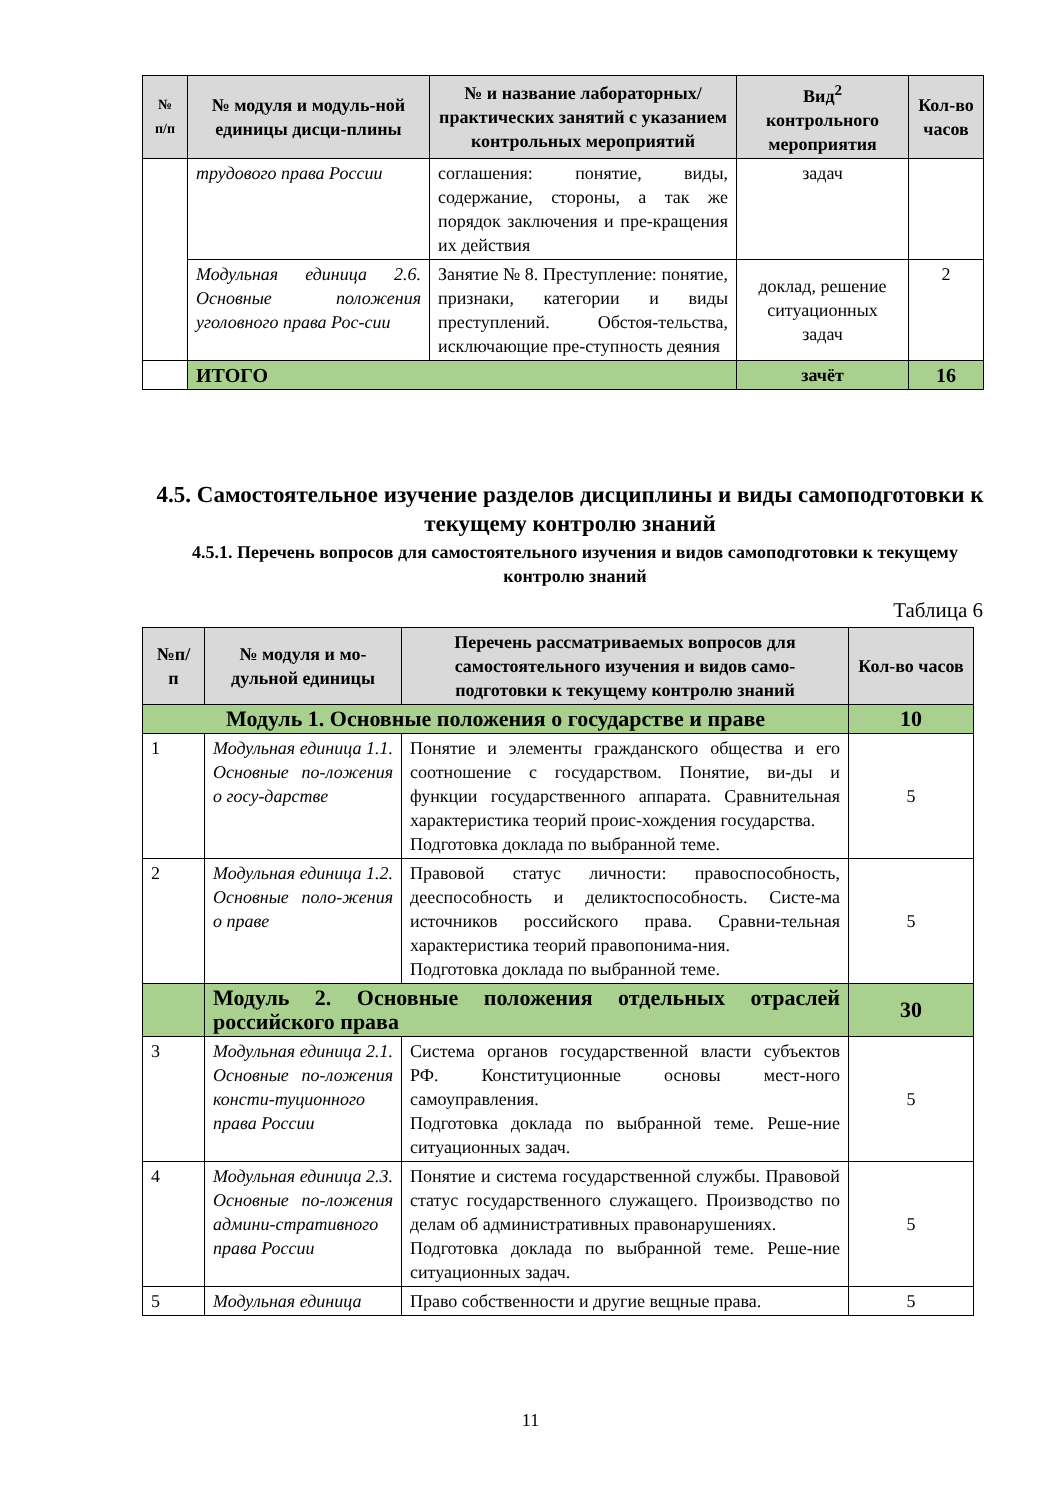| № п/п | № модуля и модуль-ной единицы дисци-плины | № и название лабораторных/ практических занятий с указанием контрольных мероприятий | Вид<sup>2</sup> контрольного мероприятия | Кол-во часов |
| --- | --- | --- | --- | --- |
| | трудового права России | соглашения: понятие, виды, содержание, стороны, а так же порядок заключения и пре-кращения их действия | задач | |
| | Модульная единица 2.6. Основные положения уголовного права Рос-сии | Занятие № 8. Преступление: понятие, признаки, категории и виды преступлений. Обстоя-тельства, исключающие пре-ступность деяния | доклад, решение ситуационных задач | 2 |
| | ИТОГО | | зачёт | 16 |
4.5. Самостоятельное изучение разделов дисциплины и виды самоподготовки к текущему контролю знаний
4.5.1. Перечень вопросов для самостоятельного изучения и видов самоподготовки к текущему контролю знаний
Таблица 6
| №п/ п | № модуля и мо-дульной единицы | Перечень рассматриваемых вопросов для самостоятельного изучения и видов само-подготовки к текущему контролю знаний | Кол-во часов |
| --- | --- | --- | --- |
| Модуль 1. Основные положения о государстве и праве | | | 10 |
| 1 | Модульная единица 1.1. Основные по-ложения о госу-дарстве | Понятие и элементы гражданского общества и его соотношение с государством. Понятие, ви-ды и функции государственного аппарата. Сравнительная характеристика теорий проис-хождения государства. Подготовка доклада по выбранной теме. | 5 |
| 2 | Модульная единица 1.2. Основные поло-жения о праве | Правовой статус личности: правоспособность, дееспособность и деликтоспособность. Систе-ма источников российского права. Сравни-тельная характеристика теорий правопонима-ния. Подготовка доклада по выбранной теме. | 5 |
| | Модуль 2. Основные положения отдельных отраслей российского права | | 30 |
| 3 | Модульная единица 2.1. Основные по-ложения консти-туционного права России | Система органов государственной власти субъектов РФ. Конституционные основы мест-ного самоуправления. Подготовка доклада по выбранной теме. Реше-ние ситуационных задач. | 5 |
| 4 | Модульная единица 2.3. Основные по-ложения админи-стративного права России | Понятие и система государственной службы. Правовой статус государственного служащего. Производство по делам об административных правонарушениях. Подготовка доклада по выбранной теме. Реше-ние ситуационных задач. | 5 |
| 5 | Модульная единица | Право собственности и другие вещные права. | 5 |
11